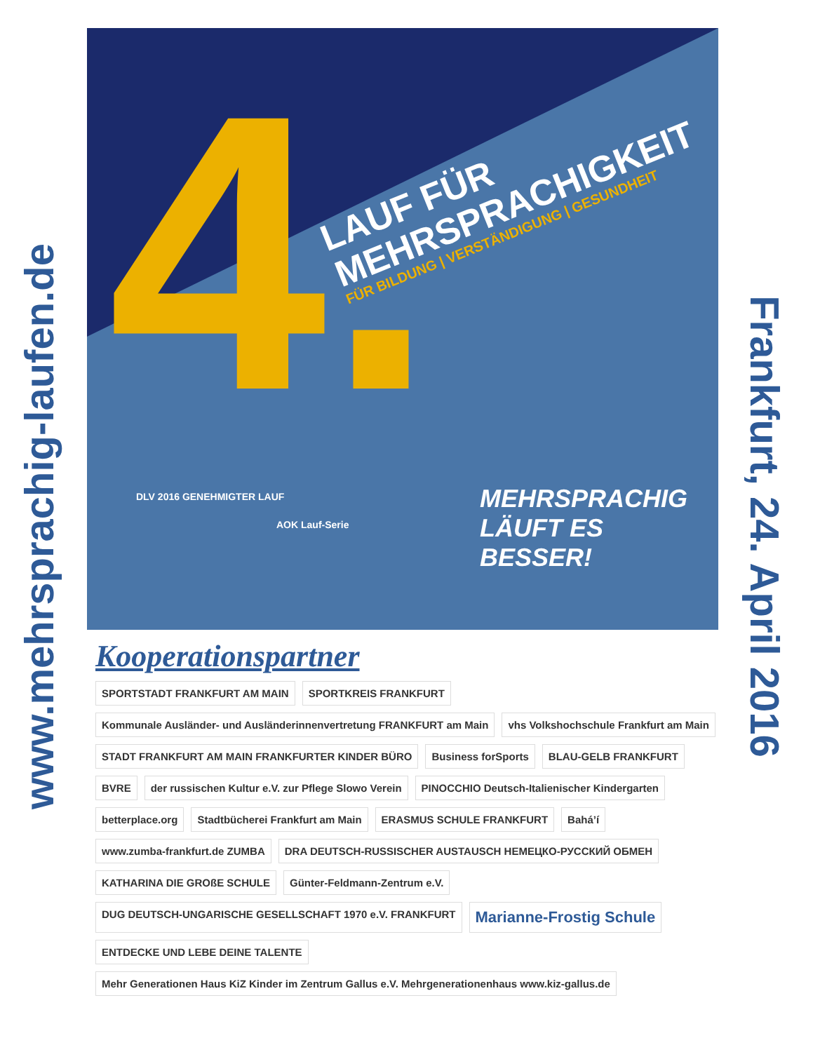www.mehrsprachig-laufen.de
4.
LAUF FÜR
MEHRSPRACHIGKEIT
FÜR BILDUNG | VERSTÄNDIGUNG | GESUNDHEIT
MEHRSPRACHIG
LÄUFT ES
BESSER!
DLV 2016 GENEHMIGTER LAUF
AOK Lauf-Serie
Frankfurt, 24. April 2016
Kooperationspartner
SPORTSTADT FRANKFURT AM MAIN
SPORTKREIS FRANKFURT
Kommunale Ausländer- und Ausländerinnenvertretung FRANKFURT am Main
vhs Volkshochschule Frankfurt am Main
STADT FRANKFURT AM MAIN FRANKFURTER KINDER BÜRO
Business forSports
BLAU-GELB FRANKFURT
BVRE
der russischen Kultur e.V. zur Pflege Slowo Verein
PINOCCHIO Deutsch-Italienischer Kindergarten
betterplace.org
Stadtbücherei Frankfurt am Main
ERASMUS SCHULE FRANKFURT
Bahá’í
www.zumba-frankfurt.de ZUMBA
DRA DEUTSCH-RUSSISCHER AUSTAUSCH НЕМЕЦКО-РУССКИЙ ОБМЕН
KATHARINA DIE GROßE SCHULE
Günter-Feldmann-Zentrum e.V.
DUG DEUTSCH-UNGARISCHE GESELLSCHAFT 1970 e.V. FRANKFURT
Marianne-Frostig Schule
ENTDECKE UND LEBE DEINE TALENTE
Mehr Generationen Haus KiZ Kinder im Zentrum Gallus e.V. Mehrgenerationenhaus www.kiz-gallus.de